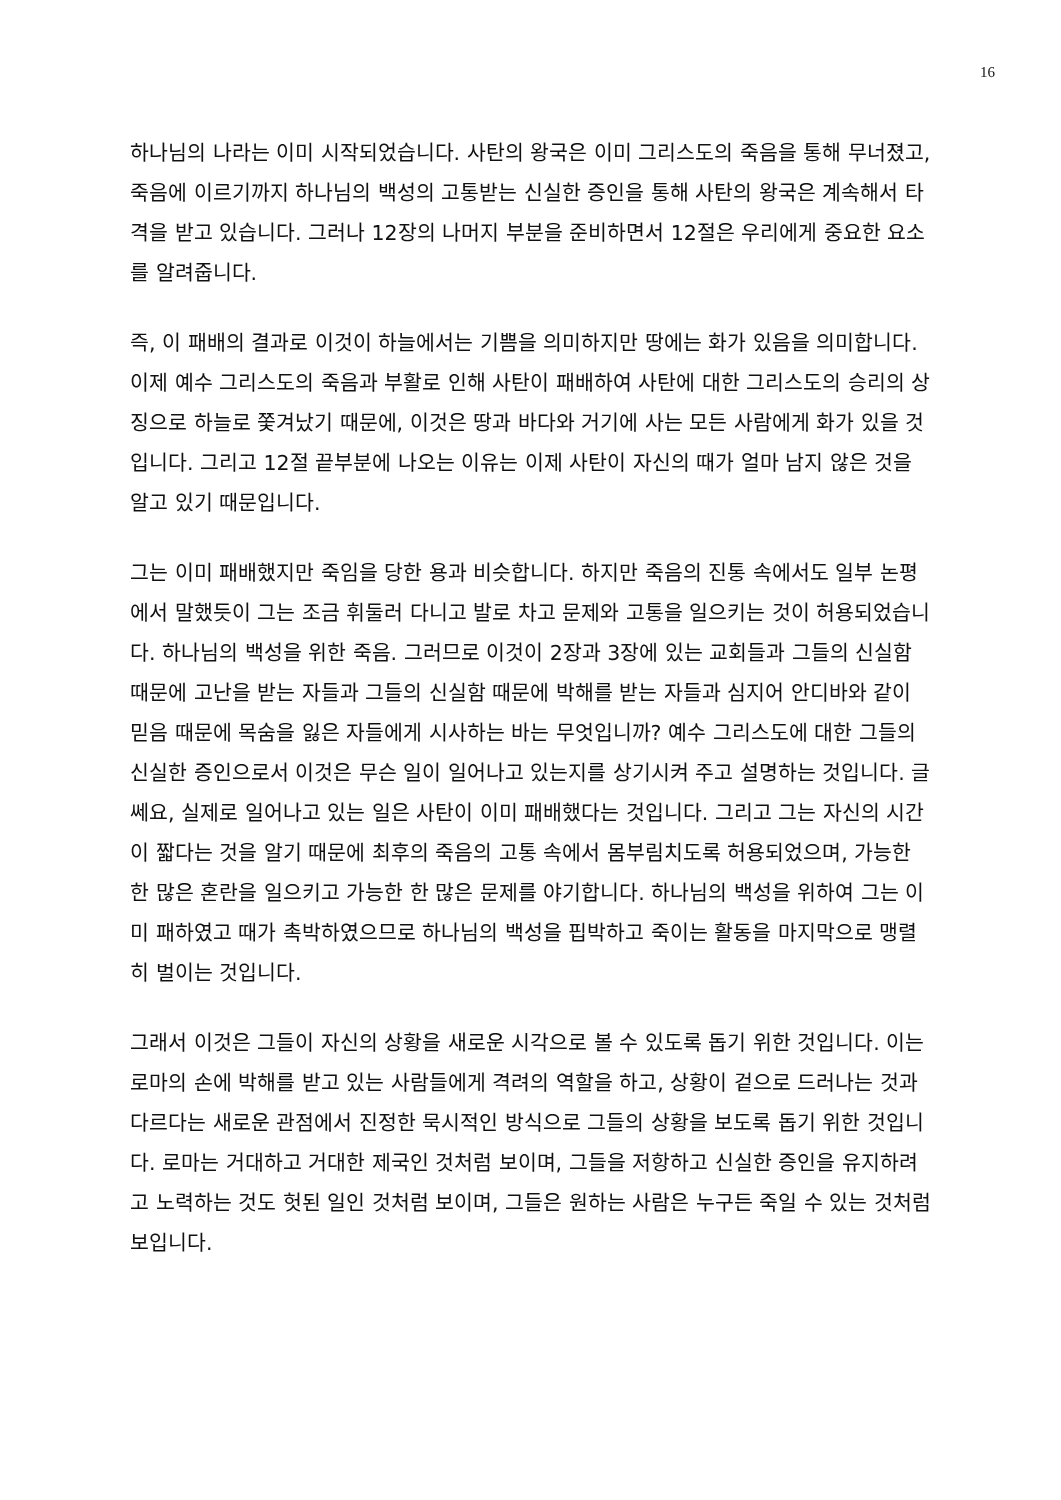16
하나님의 나라는 이미 시작되었습니다. 사탄의 왕국은 이미 그리스도의 죽음을 통해 무너졌고, 죽음에 이르기까지 하나님의 백성의 고통받는 신실한 증인을 통해 사탄의 왕국은 계속해서 타격을 받고 있습니다. 그러나 12장의 나머지 부분을 준비하면서 12절은 우리에게 중요한 요소를 알려줍니다.
즉, 이 패배의 결과로 이것이 하늘에서는 기쁨을 의미하지만 땅에는 화가 있음을 의미합니다. 이제 예수 그리스도의 죽음과 부활로 인해 사탄이 패배하여 사탄에 대한 그리스도의 승리의 상징으로 하늘로 쫓겨났기 때문에, 이것은 땅과 바다와 거기에 사는 모든 사람에게 화가 있을 것입니다. 그리고 12절 끝부분에 나오는 이유는 이제 사탄이 자신의 때가 얼마 남지 않은 것을 알고 있기 때문입니다.
그는 이미 패배했지만 죽임을 당한 용과 비슷합니다. 하지만 죽음의 진통 속에서도 일부 논평에서 말했듯이 그는 조금 휘둘러 다니고 발로 차고 문제와 고통을 일으키는 것이 허용되었습니다. 하나님의 백성을 위한 죽음. 그러므로 이것이 2장과 3장에 있는 교회들과 그들의 신실함 때문에 고난을 받는 자들과 그들의 신실함 때문에 박해를 받는 자들과 심지어 안디바와 같이 믿음 때문에 목숨을 잃은 자들에게 시사하는 바는 무엇입니까? 예수 그리스도에 대한 그들의 신실한 증인으로서 이것은 무슨 일이 일어나고 있는지를 상기시켜 주고 설명하는 것입니다. 글쎄요, 실제로 일어나고 있는 일은 사탄이 이미 패배했다는 것입니다. 그리고 그는 자신의 시간이 짧다는 것을 알기 때문에 최후의 죽음의 고통 속에서 몸부림치도록 허용되었으며, 가능한 한 많은 혼란을 일으키고 가능한 한 많은 문제를 야기합니다. 하나님의 백성을 위하여 그는 이미 패하였고 때가 촉박하였으므로 하나님의 백성을 핍박하고 죽이는 활동을 마지막으로 맹렬히 벌이는 것입니다.
그래서 이것은 그들이 자신의 상황을 새로운 시각으로 볼 수 있도록 돕기 위한 것입니다. 이는 로마의 손에 박해를 받고 있는 사람들에게 격려의 역할을 하고, 상황이 겉으로 드러나는 것과 다르다는 새로운 관점에서 진정한 묵시적인 방식으로 그들의 상황을 보도록 돕기 위한 것입니다. 로마는 거대하고 거대한 제국인 것처럼 보이며, 그들을 저항하고 신실한 증인을 유지하려고 노력하는 것도 헛된 일인 것처럼 보이며, 그들은 원하는 사람은 누구든 죽일 수 있는 것처럼 보입니다.